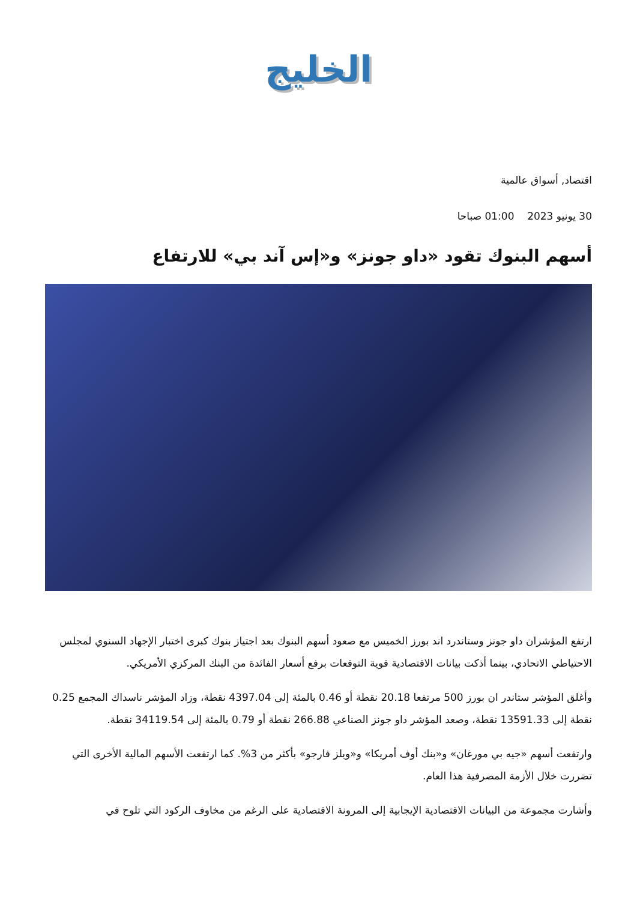الخليج
اقتصاد, أسواق عالمية
30 يونيو 2023 01:00 صباحا
أسهم البنوك تقود «داو جونز» و«إس آند بي» للارتفاع
ارتفع المؤشران داو جونز وستاندرد اند بورز الخميس مع صعود أسهم البنوك بعد اجتياز بنوك كبرى اختبار الإجهاد السنوي لمجلس الاحتياطي الاتحادي، بينما أذكت بيانات الاقتصادية قوية التوقعات برفع أسعار الفائدة من البنك المركزي الأمريكي.
وأغلق المؤشر ستاندر ان بورز 500 مرتفعا 20.18 نقطة أو 0.46 بالمئة إلى 4397.04 نقطة، وزاد المؤشر ناسداك المجمع 0.25 نقطة إلى 13591.33 نقطة، وصعد المؤشر داو جونز الصناعي 266.88 نقطة أو 0.79 بالمئة إلى 34119.54 نقطة.
وارتفعت أسهم «جيه بي مورغان» و«بنك أوف أمريكا» و«ويلز فارجو» بأكثر من 3%. كما ارتفعت الأسهم المالية الأخرى التي تضررت خلال الأزمة المصرفية هذا العام.
وأشارت مجموعة من البيانات الاقتصادية الإيجابية إلى المرونة الاقتصادية على الرغم من مخاوف الركود التي تلوح في